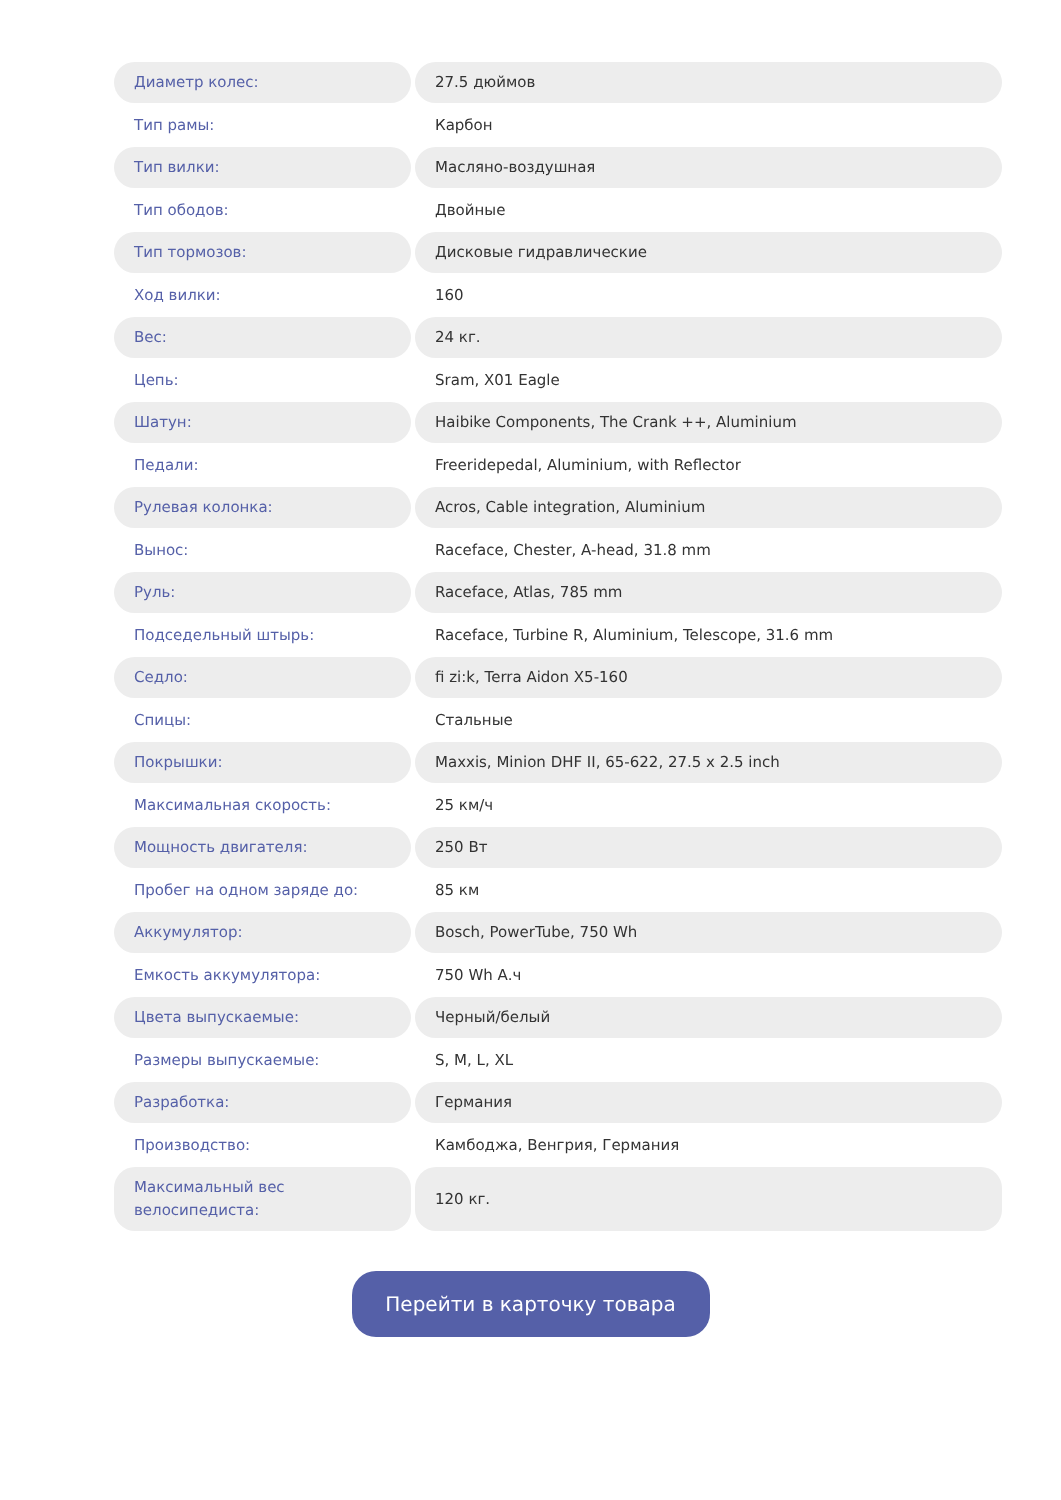| Диаметр колес: | 27.5 дюймов |
| Тип рамы: | Карбон |
| Тип вилки: | Масляно-воздушная |
| Тип ободов: | Двойные |
| Тип тормозов: | Дисковые гидравлические |
| Ход вилки: | 160 |
| Вес: | 24 кг. |
| Цепь: | Sram, X01 Eagle |
| Шатун: | Haibike Components, The Crank ++, Aluminium |
| Педали: | Freeridepedal, Aluminium, with Reflector |
| Рулевая колонка: | Acros, Cable integration, Aluminium |
| Вынос: | Raceface, Chester, A-head, 31.8 mm |
| Руль: | Raceface, Atlas, 785 mm |
| Подседельный штырь: | Raceface, Turbine R, Aluminium, Telescope, 31.6 mm |
| Седло: | fi zi:k, Terra Aidon X5-160 |
| Спицы: | Стальные |
| Покрышки: | Maxxis, Minion DHF II, 65-622, 27.5 x 2.5 inch |
| Максимальная скорость: | 25 км/ч |
| Мощность двигателя: | 250 Вт |
| Пробег на одном заряде до: | 85 км |
| Аккумулятор: | Bosch, PowerTube, 750 Wh |
| Емкость аккумулятора: | 750 Wh А.ч |
| Цвета выпускаемые: | Черный/белый |
| Размеры выпускаемые: | S, M, L, XL |
| Разработка: | Германия |
| Производство: | Камбоджа, Венгрия, Германия |
| Максимальный вес велосипедиста: | 120 кг. |
Перейти в карточку товара